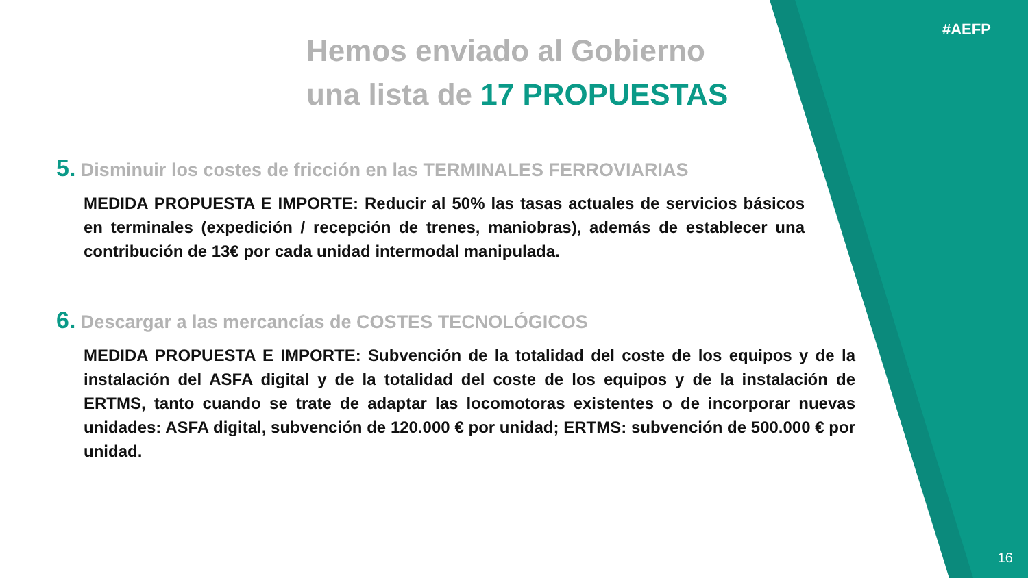#AEFP
Hemos enviado al Gobierno
una lista de 17 PROPUESTAS
5. Disminuir los costes de fricción en las TERMINALES FERROVIARIAS
MEDIDA PROPUESTA E IMPORTE: Reducir al 50% las tasas actuales de servicios básicos en terminales (expedición / recepción de trenes, maniobras), además de establecer una contribución de 13€ por cada unidad intermodal manipulada.
6. Descargar a las mercancías de COSTES TECNOLÓGICOS
MEDIDA PROPUESTA E IMPORTE: Subvención de la totalidad del coste de los equipos y de la instalación del ASFA digital y de la totalidad del coste de los equipos y de la instalación de ERTMS, tanto cuando se trate de adaptar las locomotoras existentes o de incorporar nuevas unidades: ASFA digital, subvención de 120.000 € por unidad; ERTMS: subvención de 500.000 € por unidad.
16